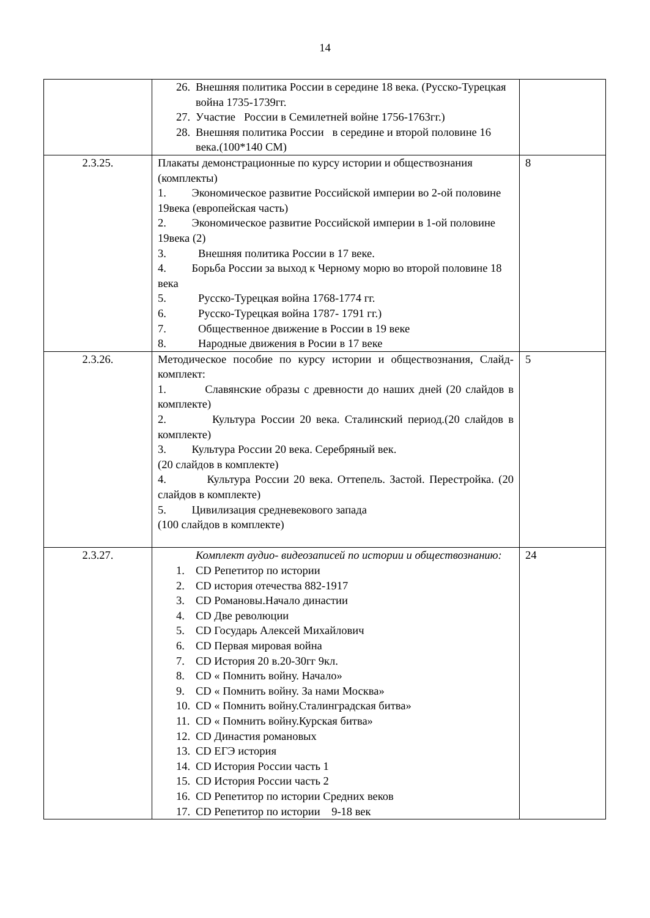14
| | 26. Внешняя политика России в середине 18 века. (Русско-Турецкая война 1735-1739гг. 27. Участие России в Семилетней войне 1756-1763гг.) 28. Внешняя политика России в середине и второй половине 16 века.(100*140 СМ) | |
| 2.3.25. | Плакаты демонстрационные по курсу истории и обществознания (комплекты) 1. Экономическое развитие Российской империи во 2-ой половине 19века (европейская часть) 2. Экономическое развитие Российской империи в 1-ой половине 19века (2) 3. Внешняя политика России в 17 веке. 4. Борьба России за выход к Черному морю во второй половине 18 века 5. Русско-Турецкая война 1768-1774 гг. 6. Русско-Турецкая война 1787- 1791 гг.) 7. Общественное движение в России в 19 веке 8. Народные движения в Росии в 17 веке | 8 |
| 2.3.26. | Методическое пособие по курсу истории и обществознания, Слайд-комплект: 1. Славянские образы с древности до наших дней (20 слайдов в комплекте) 2. Культура России 20 века. Сталинский период.(20 слайдов в комплекте) 3. Культура России 20 века. Серебряный век. (20 слайдов в комплекте) 4. Культура России 20 века. Оттепель. Застой. Перестройка. (20 слайдов в комплекте) 5. Цивилизация средневекового запада (100 слайдов в комплекте) | 5 |
| 2.3.27. | Комплект аудио- видеозаписей по истории и обществознанию: 1. CD Репетитор по истории 2. CD история отечества 882-1917 3. CD Романовы.Начало династии 4. CD Две революции 5. CD Государь Алексей Михайлович 6. CD Первая мировая война 7. CD История 20 в.20-30гг 9кл. 8. CD « Помнить войну. Начало» 9. CD « Помнить войну. За нами Москва» 10. CD « Помнить войну.Сталинградская битва» 11. CD « Помнить войну.Курская битва» 12. CD Династия романовых 13. CD ЕГЭ история 14. CD История России часть 1 15. CD История России часть 2 16. CD Репетитор по истории Средних веков 17. CD Репетитор по истории 9-18 век | 24 |